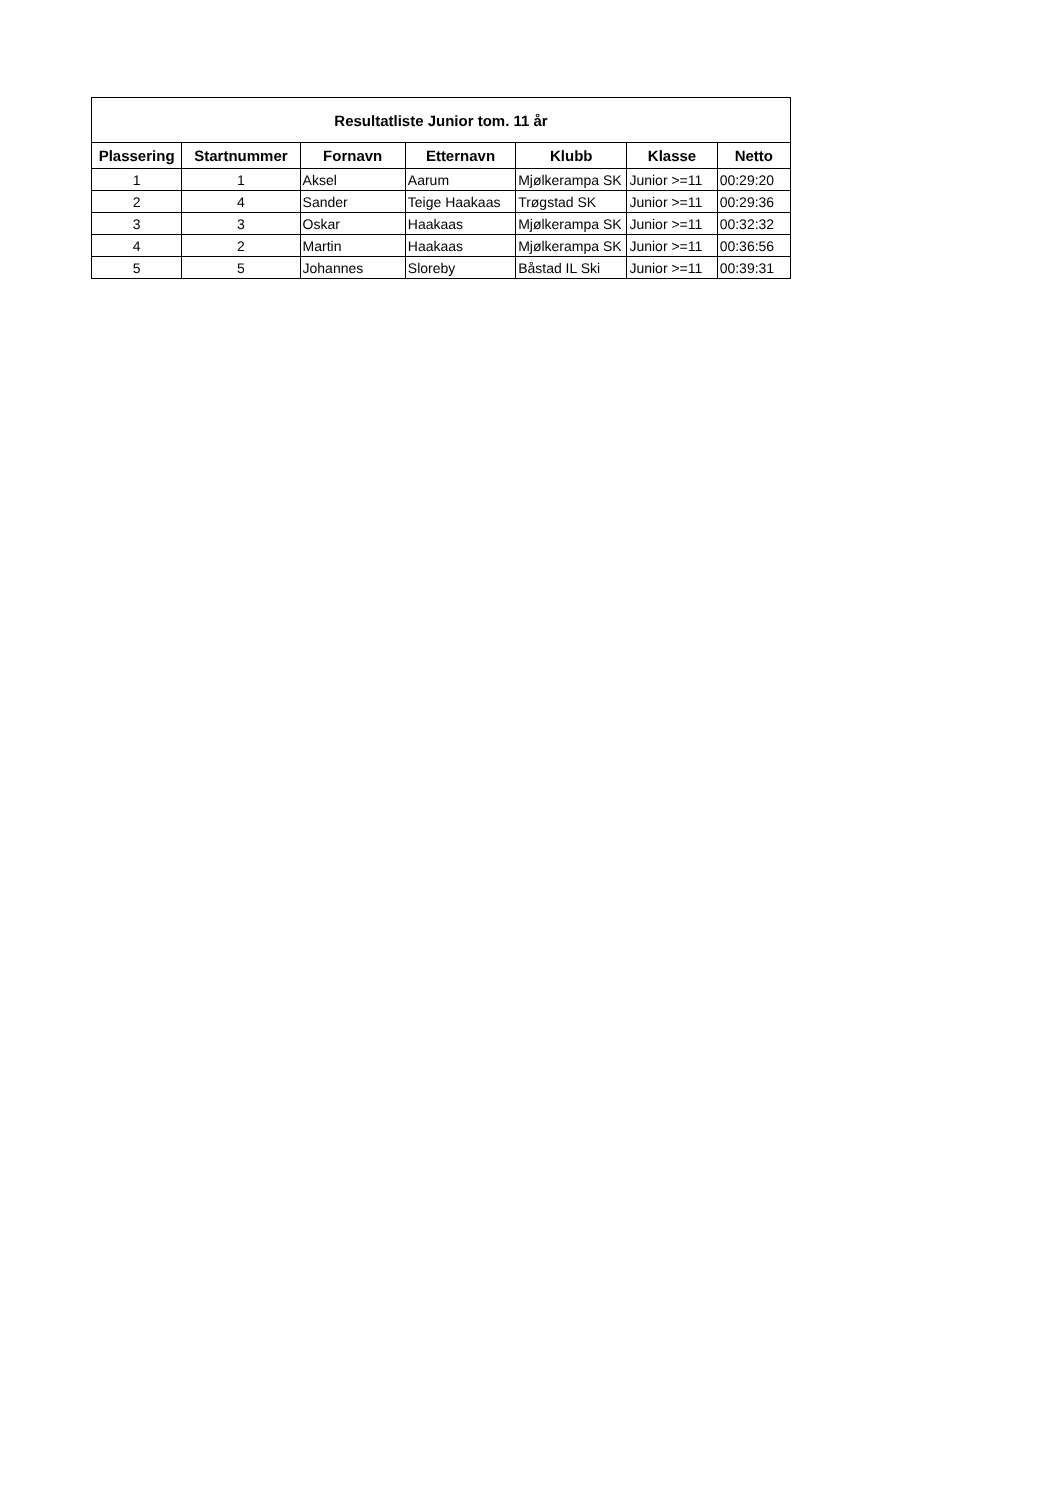| Resultatliste Junior tom. 11 år | | | | | | |
| --- | --- | --- | --- | --- | --- | --- |
| Plassering | Startnummer | Fornavn | Etternavn | Klubb | Klasse | Netto |
| 1 | 1 | Aksel | Aarum | Mjølkerampa SK | Junior >=11 | 00:29:20 |
| 2 | 4 | Sander | Teige Haakaas | Trøgstad SK | Junior >=11 | 00:29:36 |
| 3 | 3 | Oskar | Haakaas | Mjølkerampa SK | Junior >=11 | 00:32:32 |
| 4 | 2 | Martin | Haakaas | Mjølkerampa SK | Junior >=11 | 00:36:56 |
| 5 | 5 | Johannes | Sloreby | Båstad IL Ski | Junior >=11 | 00:39:31 |